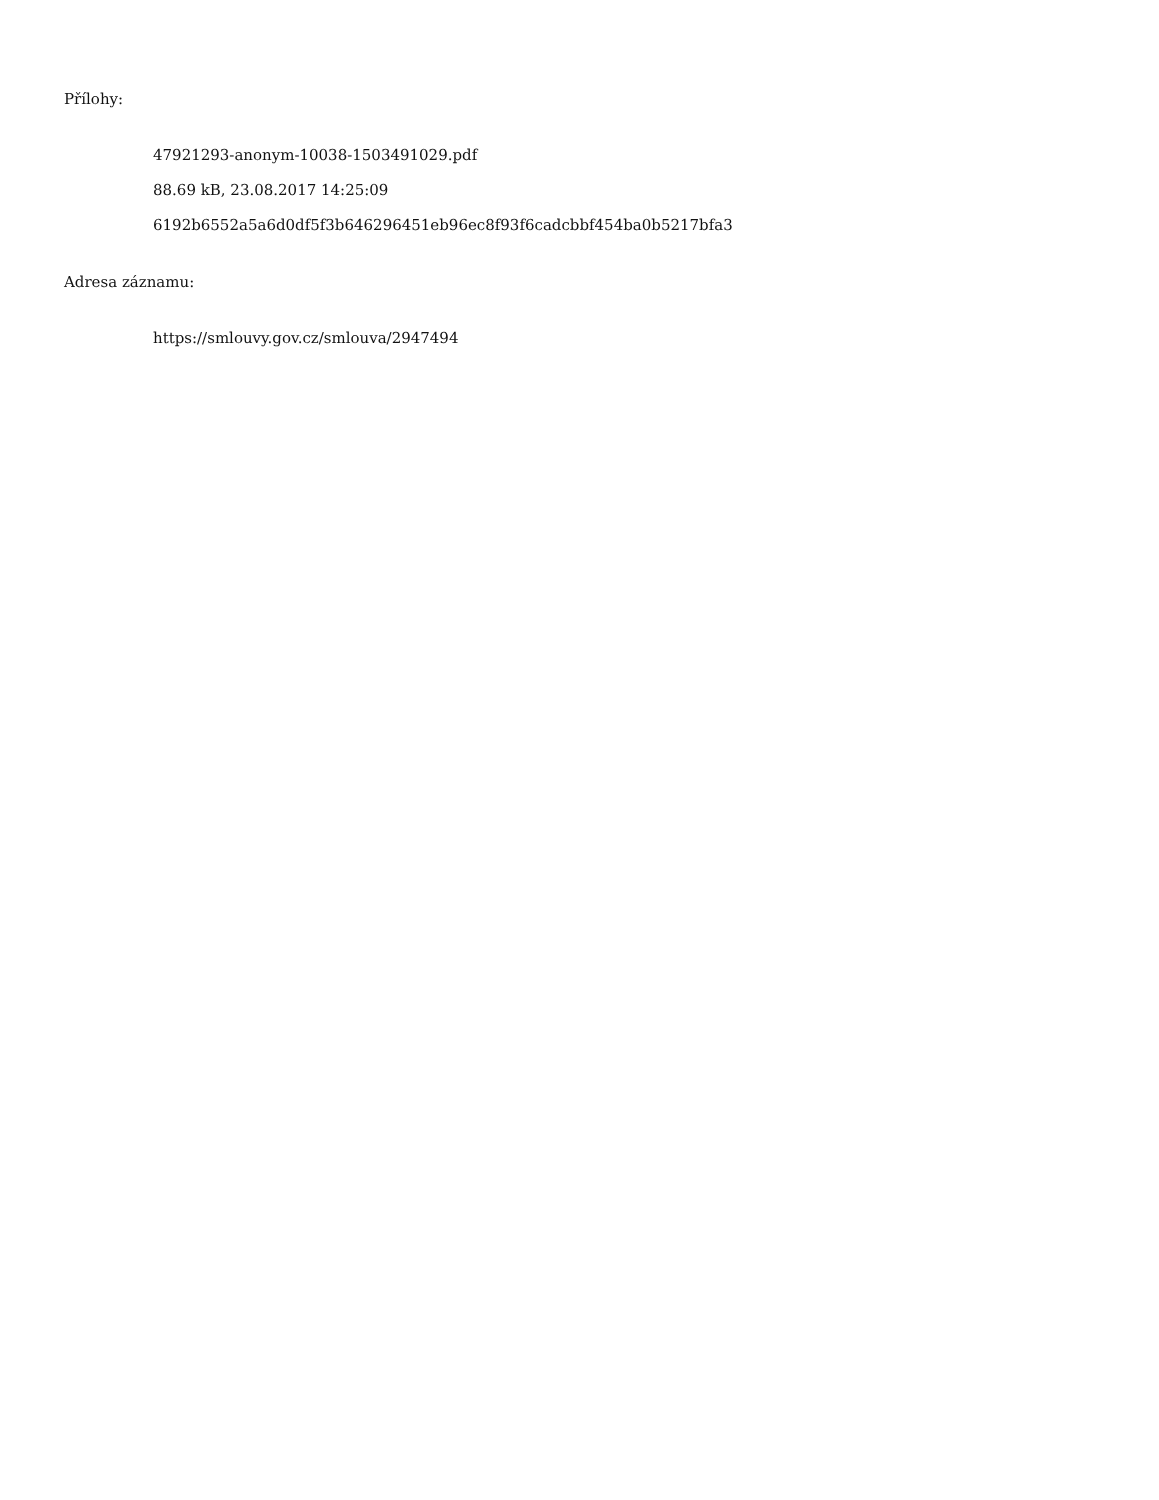Přílohy:
47921293-anonym-10038-1503491029.pdf
88.69 kB, 23.08.2017 14:25:09
6192b6552a5a6d0df5f3b646296451eb96ec8f93f6cadcbbf454ba0b5217bfa3
Adresa záznamu:
https://smlouvy.gov.cz/smlouva/2947494